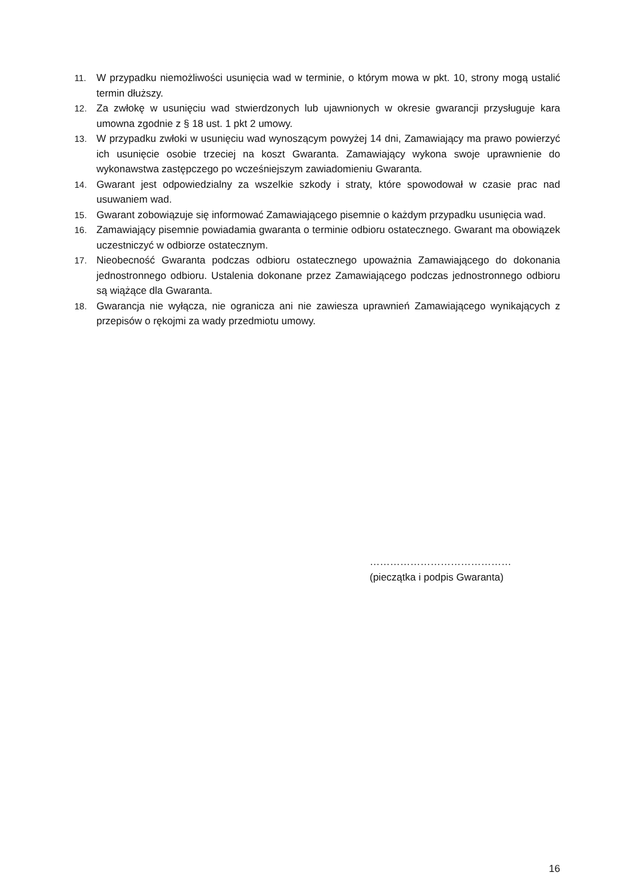11. W przypadku niemożliwości usunięcia wad w terminie, o którym mowa w pkt. 10, strony mogą ustalić termin dłuższy.
12. Za zwłokę w usunięciu wad stwierdzonych lub ujawnionych w okresie gwarancji przysługuje kara umowna zgodnie z § 18 ust. 1 pkt 2 umowy.
13. W przypadku zwłoki w usunięciu wad wynoszącym powyżej 14 dni, Zamawiający ma prawo powierzyć ich usunięcie osobie trzeciej na koszt Gwaranta. Zamawiający wykona swoje uprawnienie do wykonawstwa zastępczego po wcześniejszym zawiadomieniu Gwaranta.
14. Gwarant jest odpowiedzialny za wszelkie szkody i straty, które spowodował w czasie prac nad usuwaniem wad.
15. Gwarant zobowiązuje się informować Zamawiającego pisemnie o każdym przypadku usunięcia wad.
16. Zamawiający pisemnie powiadamia gwaranta o terminie odbioru ostatecznego. Gwarant ma obowiązek uczestniczyć w odbiorze ostatecznym.
17. Nieobecność Gwaranta podczas odbioru ostatecznego upoważnia Zamawiającego do dokonania jednostronnego odbioru. Ustalenia dokonane przez Zamawiającego podczas jednostronnego odbioru są wiążące dla Gwaranta.
18. Gwarancja nie wyłącza, nie ogranicza ani nie zawiesza uprawnień Zamawiającego wynikających z przepisów o rękojmi za wady przedmiotu umowy.
……………………………………
(pieczątka i podpis Gwaranta)
16